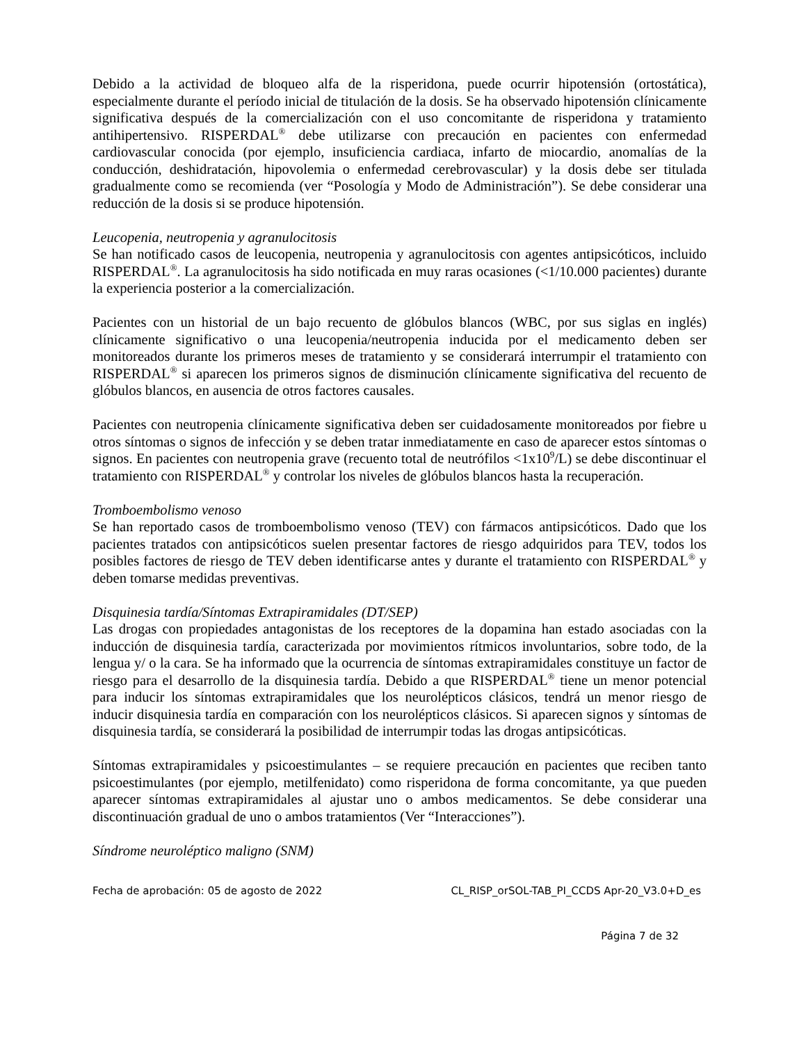Debido a la actividad de bloqueo alfa de la risperidona, puede ocurrir hipotensión (ortostática), especialmente durante el período inicial de titulación de la dosis. Se ha observado hipotensión clínicamente significativa después de la comercialización con el uso concomitante de risperidona y tratamiento antihipertensivo. RISPERDAL<sup>®</sup> debe utilizarse con precaución en pacientes con enfermedad cardiovascular conocida (por ejemplo, insuficiencia cardiaca, infarto de miocardio, anomalías de la conducción, deshidratación, hipovolemia o enfermedad cerebrovascular) y la dosis debe ser titulada gradualmente como se recomienda (ver “Posología y Modo de Administración”). Se debe considerar una reducción de la dosis si se produce hipotensión.
Leucopenia, neutropenia y agranulocitosis
Se han notificado casos de leucopenia, neutropenia y agranulocitosis con agentes antipsicóticos, incluido RISPERDAL<sup>®</sup>. La agranulocitosis ha sido notificada en muy raras ocasiones (<1/10.000 pacientes) durante la experiencia posterior a la comercialización.
Pacientes con un historial de un bajo recuento de glóbulos blancos (WBC, por sus siglas en inglés) clínicamente significativo o una leucopenia/neutropenia inducida por el medicamento deben ser monitoreados durante los primeros meses de tratamiento y se considerará interrumpir el tratamiento con RISPERDAL<sup>®</sup> si aparecen los primeros signos de disminución clínicamente significativa del recuento de glóbulos blancos, en ausencia de otros factores causales.
Pacientes con neutropenia clínicamente significativa deben ser cuidadosamente monitoreados por fiebre u otros síntomas o signos de infección y se deben tratar inmediatamente en caso de aparecer estos síntomas o signos. En pacientes con neutropenia grave (recuento total de neutrófilos <1x10<sup>9</sup>/L) se debe discontinuar el tratamiento con RISPERDAL<sup>®</sup> y controlar los niveles de glóbulos blancos hasta la recuperación.
Tromboembolismo venoso
Se han reportado casos de tromboembolismo venoso (TEV) con fármacos antipsicóticos. Dado que los pacientes tratados con antipsicóticos suelen presentar factores de riesgo adquiridos para TEV, todos los posibles factores de riesgo de TEV deben identificarse antes y durante el tratamiento con RISPERDAL<sup>®</sup> y deben tomarse medidas preventivas.
Disquinesia tardía/Síntomas Extrapiramidales (DT/SEP)
Las drogas con propiedades antagonistas de los receptores de la dopamina han estado asociadas con la inducción de disquinesia tardía, caracterizada por movimientos rítmicos involuntarios, sobre todo, de la lengua y/ o la cara. Se ha informado que la ocurrencia de síntomas extrapiramidales constituye un factor de riesgo para el desarrollo de la disquinesia tardía. Debido a que RISPERDAL<sup>®</sup> tiene un menor potencial para inducir los síntomas extrapiramidales que los neurolépticos clásicos, tendrá un menor riesgo de inducir disquinesia tardía en comparación con los neurolépticos clásicos. Si aparecen signos y síntomas de disquinesia tardía, se considerará la posibilidad de interrumpir todas las drogas antipsicóticas.
Síntomas extrapiramidales y psicoestimulantes – se requiere precaución en pacientes que reciben tanto psicoestimulantes (por ejemplo, metilfenidato) como risperidona de forma concomitante, ya que pueden aparecer síntomas extrapiramidales al ajustar uno o ambos medicamentos. Se debe considerar una discontinuación gradual de uno o ambos tratamientos (Ver “Interacciones”).
Síndrome neuroléptico maligno (SNM)
Fecha de aprobación: 05 de agosto de 2022 CL_RISP_orSOL-TAB_PI_CCDS Apr-20_V3.0+D_es
Página 7 de 32